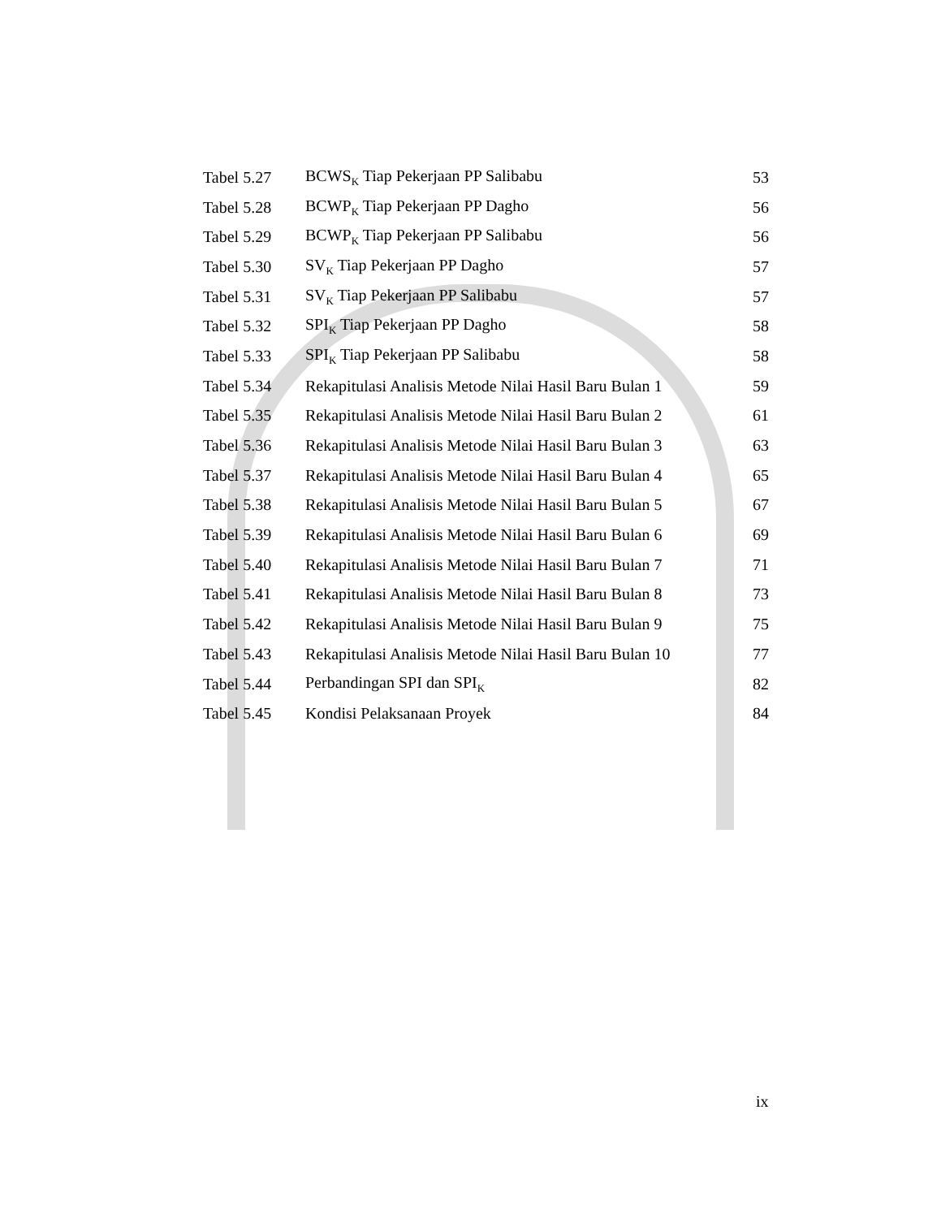| Tabel 5.27 | BCWS<sub>K</sub> Tiap Pekerjaan PP Salibabu | 53 |
| Tabel 5.28 | BCWP<sub>K</sub> Tiap Pekerjaan PP Dagho | 56 |
| Tabel 5.29 | BCWP<sub>K</sub> Tiap Pekerjaan PP Salibabu | 56 |
| Tabel 5.30 | SV<sub>K</sub> Tiap Pekerjaan PP Dagho | 57 |
| Tabel 5.31 | SV<sub>K</sub> Tiap Pekerjaan PP Salibabu | 57 |
| Tabel 5.32 | SPI<sub>K</sub> Tiap Pekerjaan PP Dagho | 58 |
| Tabel 5.33 | SPI<sub>K</sub> Tiap Pekerjaan PP Salibabu | 58 |
| Tabel 5.34 | Rekapitulasi Analisis Metode Nilai Hasil Baru Bulan 1 | 59 |
| Tabel 5.35 | Rekapitulasi Analisis Metode Nilai Hasil Baru Bulan 2 | 61 |
| Tabel 5.36 | Rekapitulasi Analisis Metode Nilai Hasil Baru Bulan 3 | 63 |
| Tabel 5.37 | Rekapitulasi Analisis Metode Nilai Hasil Baru Bulan 4 | 65 |
| Tabel 5.38 | Rekapitulasi Analisis Metode Nilai Hasil Baru Bulan 5 | 67 |
| Tabel 5.39 | Rekapitulasi Analisis Metode Nilai Hasil Baru Bulan 6 | 69 |
| Tabel 5.40 | Rekapitulasi Analisis Metode Nilai Hasil Baru Bulan 7 | 71 |
| Tabel 5.41 | Rekapitulasi Analisis Metode Nilai Hasil Baru Bulan 8 | 73 |
| Tabel 5.42 | Rekapitulasi Analisis Metode Nilai Hasil Baru Bulan 9 | 75 |
| Tabel 5.43 | Rekapitulasi Analisis Metode Nilai Hasil Baru Bulan 10 | 77 |
| Tabel 5.44 | Perbandingan SPI dan SPI<sub>K</sub> | 82 |
| Tabel 5.45 | Kondisi Pelaksanaan Proyek | 84 |
ix